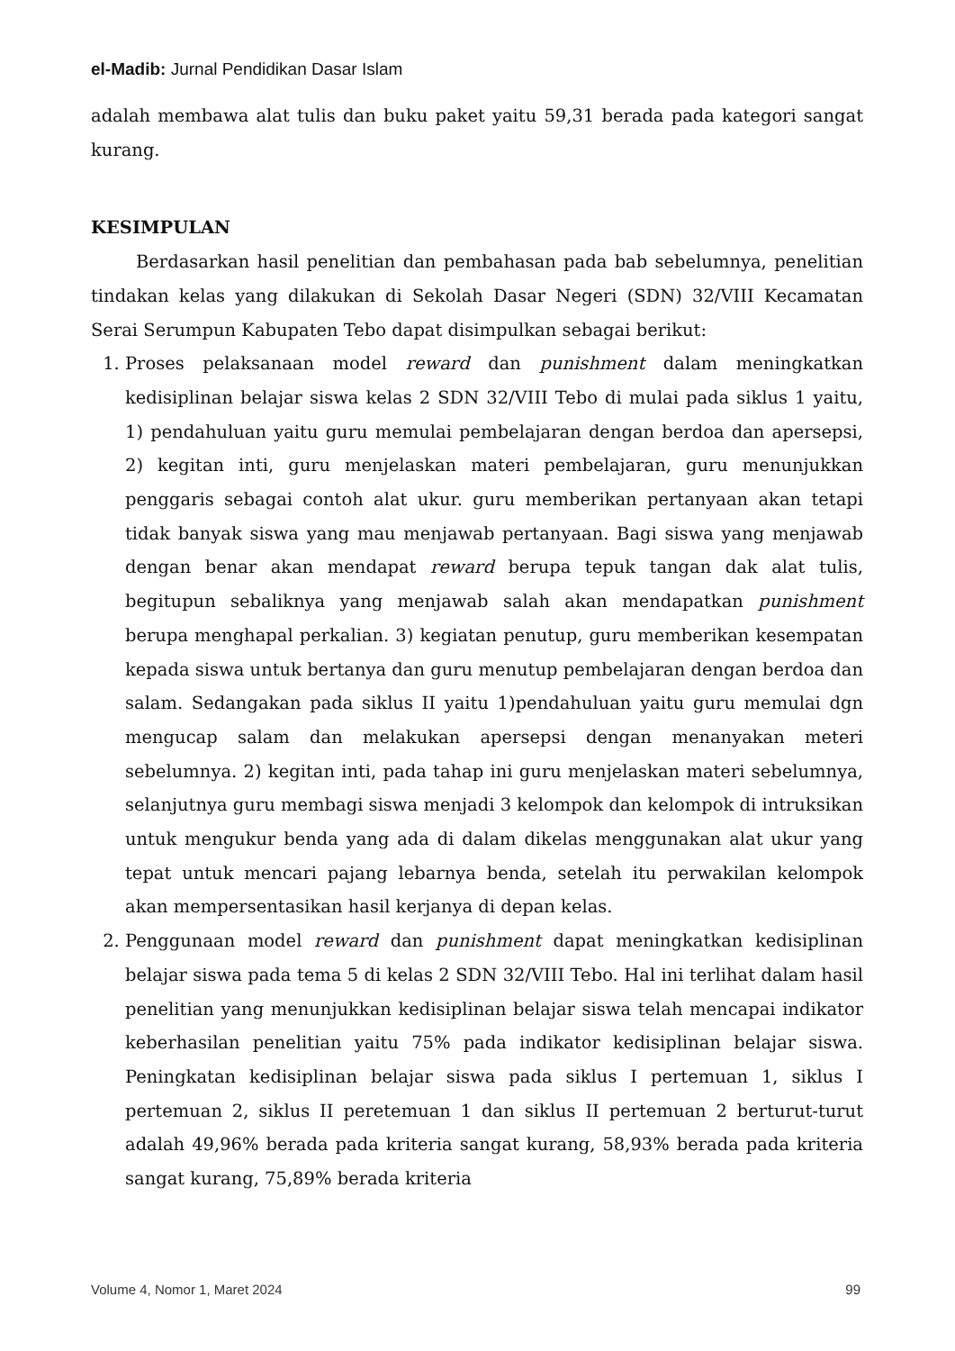el-Madib: Jurnal Pendidikan Dasar Islam
adalah membawa alat tulis dan buku paket yaitu 59,31 berada pada kategori sangat kurang.
KESIMPULAN
Berdasarkan hasil penelitian dan pembahasan pada bab sebelumnya, penelitian tindakan kelas yang dilakukan di Sekolah Dasar Negeri (SDN) 32/VIII Kecamatan Serai Serumpun Kabupaten Tebo dapat disimpulkan sebagai berikut:
1. Proses pelaksanaan model reward dan punishment dalam meningkatkan kedisiplinan belajar siswa kelas 2 SDN 32/VIII Tebo di mulai pada siklus 1 yaitu, 1) pendahuluan yaitu guru memulai pembelajaran dengan berdoa dan apersepsi, 2) kegitan inti, guru menjelaskan materi pembelajaran, guru menunjukkan penggaris sebagai contoh alat ukur. guru memberikan pertanyaan akan tetapi tidak banyak siswa yang mau menjawab pertanyaan. Bagi siswa yang menjawab dengan benar akan mendapat reward berupa tepuk tangan dak alat tulis, begitupun sebaliknya yang menjawab salah akan mendapatkan punishment berupa menghapal perkalian. 3) kegiatan penutup, guru memberikan kesempatan kepada siswa untuk bertanya dan guru menutup pembelajaran dengan berdoa dan salam. Sedangakan pada siklus II yaitu 1)pendahuluan yaitu guru memulai dgn mengucap salam dan melakukan apersepsi dengan menanyakan meteri sebelumnya. 2) kegitan inti, pada tahap ini guru menjelaskan materi sebelumnya, selanjutnya guru membagi siswa menjadi 3 kelompok dan kelompok di intruksikan untuk mengukur benda yang ada di dalam dikelas menggunakan alat ukur yang tepat untuk mencari pajang lebarnya benda, setelah itu perwakilan kelompok akan mempersentasikan hasil kerjanya di depan kelas.
2. Penggunaan model reward dan punishment dapat meningkatkan kedisiplinan belajar siswa pada tema 5 di kelas 2 SDN 32/VIII Tebo. Hal ini terlihat dalam hasil penelitian yang menunjukkan kedisiplinan belajar siswa telah mencapai indikator keberhasilan penelitian yaitu 75% pada indikator kedisiplinan belajar siswa. Peningkatan kedisiplinan belajar siswa pada siklus I pertemuan 1, siklus I pertemuan 2, siklus II peretemuan 1 dan siklus II pertemuan 2 berturut-turut adalah 49,96% berada pada kriteria sangat kurang, 58,93% berada pada kriteria sangat kurang, 75,89% berada kriteria
Volume 4, Nomor 1, Maret 2024 99